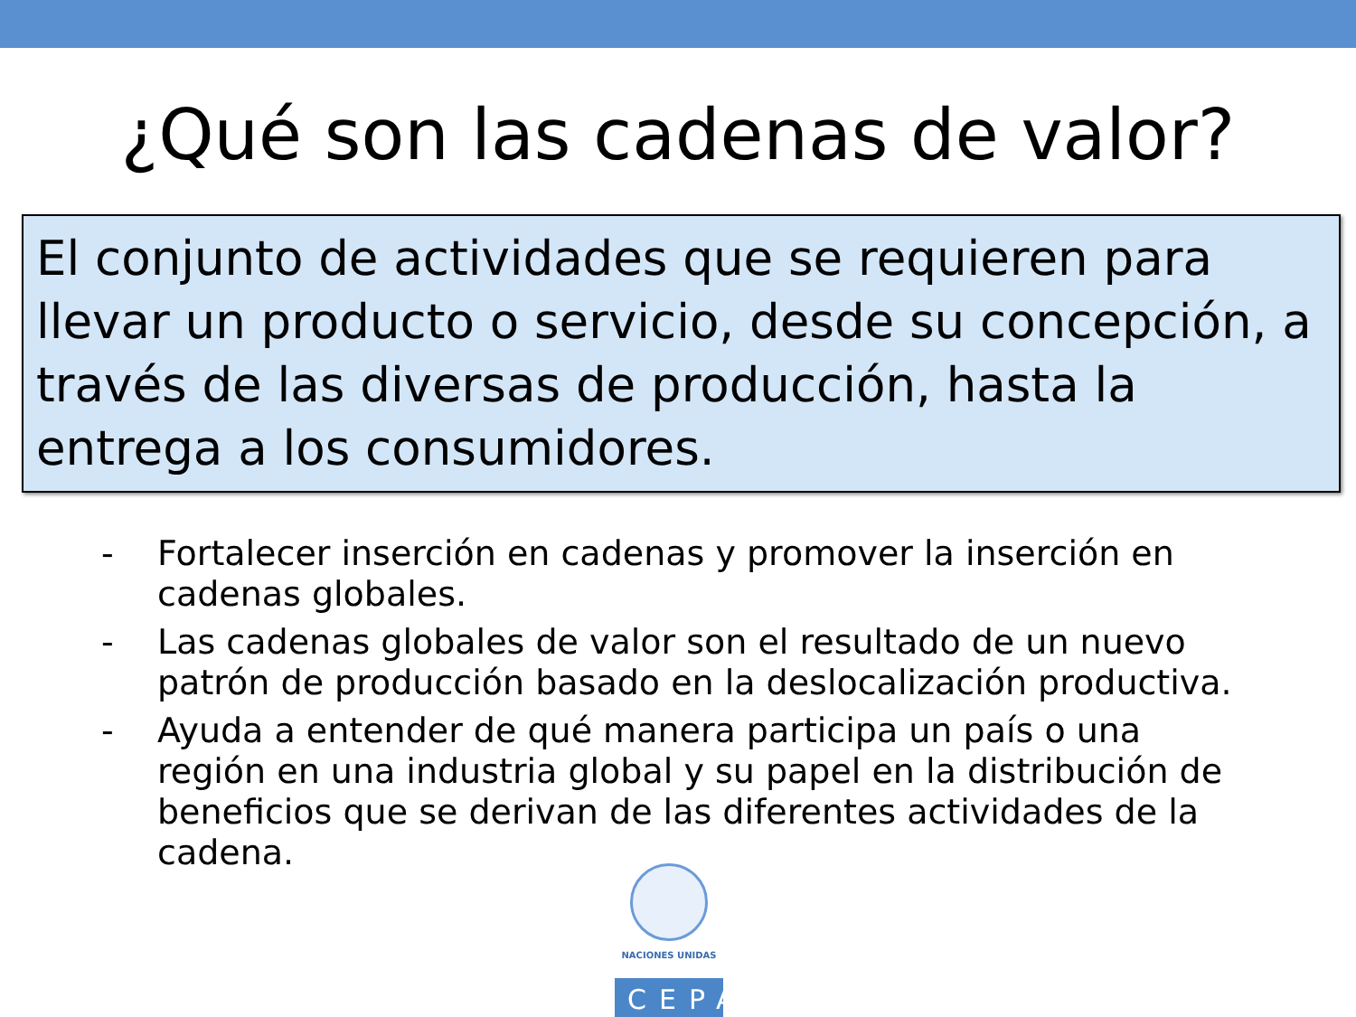¿Qué son las cadenas de valor?
El conjunto de actividades que se requieren para llevar un producto o servicio, desde su concepción, a través de las diversas de producción, hasta la entrega a los consumidores.
- Fortalecer inserción en cadenas y promover la inserción en cadenas globales.
- Las cadenas globales de valor son el resultado de un nuevo patrón de producción basado en la deslocalización productiva.
- Ayuda a entender de qué manera participa un país o una región en una industria global y su papel en la distribución de beneficios que se derivan de las diferentes actividades de la cadena.
NACIONES UNIDAS
CEPAL